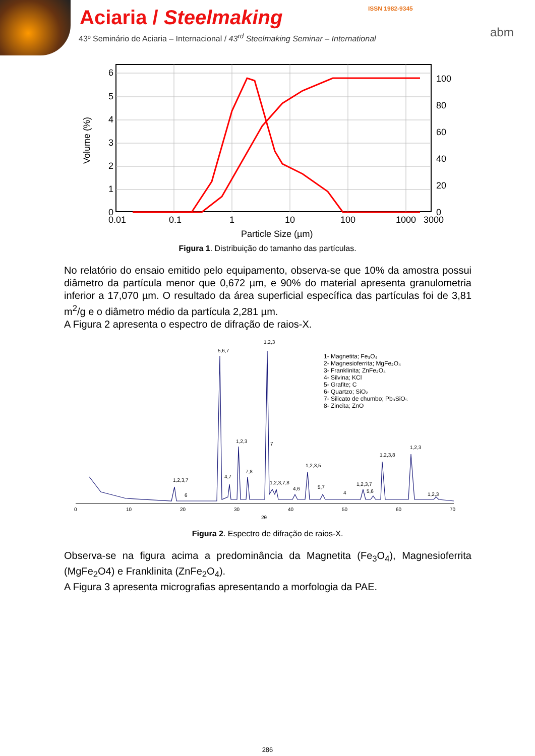Aciaria / Steelmaking
43º Seminário de Aciaria – Internacional / 43<sup>rd</sup> Steelmaking Seminar – International
ISSN 1982-9345
abm
6
5
4
3
2
1
0
100
80
60
40
20
0
0.01
0.1
1
10
100
1000
3000
Particle Size (µm)
Volume (%)
Figura 1. Distribuição do tamanho das partículas.
No relatório do ensaio emitido pelo equipamento, observa-se que 10% da amostra possui diâmetro da partícula menor que 0,672 µm, e 90% do material apresenta granulometria inferior a 17,070 µm. O resultado da área superficial específica das partículas foi de 3,81 m<sup>2</sup>/g e o diâmetro médio da partícula 2,281 µm.
A Figura 2 apresenta o espectro de difração de raios-X.
0
10
20
30
40
50
60
70
2θ
1,2,3
5,6,7
1,2,3
7
7,8
4,7
1,2,3,7
6
1,2,3,7,8
4,6
1,2,3,5
5,7
4
1,2,3,7
5,6
1,2,3,8
1,2,3
1,2,3
1- Magnetita; Fe₃O₄
2- Magnesioferrita; MgFe₂O₄
3- Franklinita; ZnFe₂O₄
4- Silvina; KCl
5- Grafite; C
6- Quartzo; SiO₂
7- Silicato de chumbo; Pb₃SiO₅
8- Zincita; ZnO
Figura 2. Espectro de difração de raios-X.
Observa-se na figura acima a predominância da Magnetita (Fe<sub>3</sub>O<sub>4</sub>), Magnesioferrita (MgFe<sub>2</sub>O4) e Franklinita (ZnFe<sub>2</sub>O<sub>4</sub>).
A Figura 3 apresenta micrografias apresentando a morfologia da PAE.
286